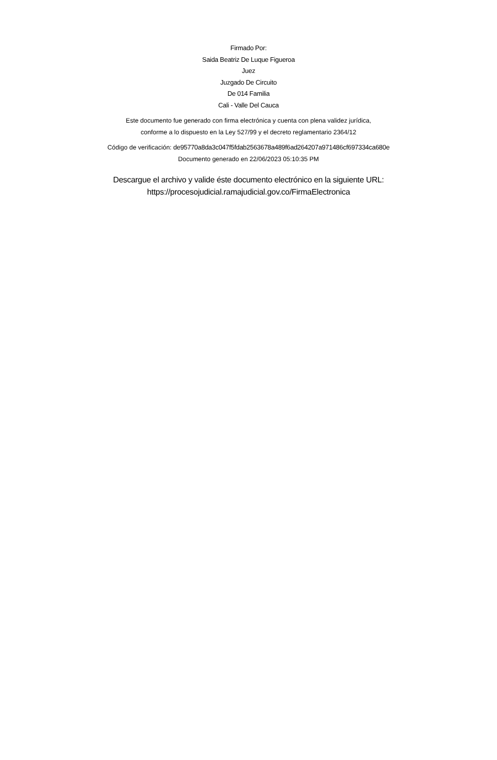Firmado Por:
Saida Beatriz De Luque Figueroa
Juez
Juzgado De Circuito
De 014 Familia
Cali - Valle Del Cauca
Este documento fue generado con firma electrónica y cuenta con plena validez jurídica,
conforme a lo dispuesto en la Ley 527/99 y el decreto reglamentario 2364/12
Código de verificación: de95770a8da3c047f5fdab2563678a489f6ad264207a971486cf697334ca680e
Documento generado en 22/06/2023 05:10:35 PM
Descargue el archivo y valide éste documento electrónico en la siguiente URL:
https://procesojudicial.ramajudicial.gov.co/FirmaElectronica